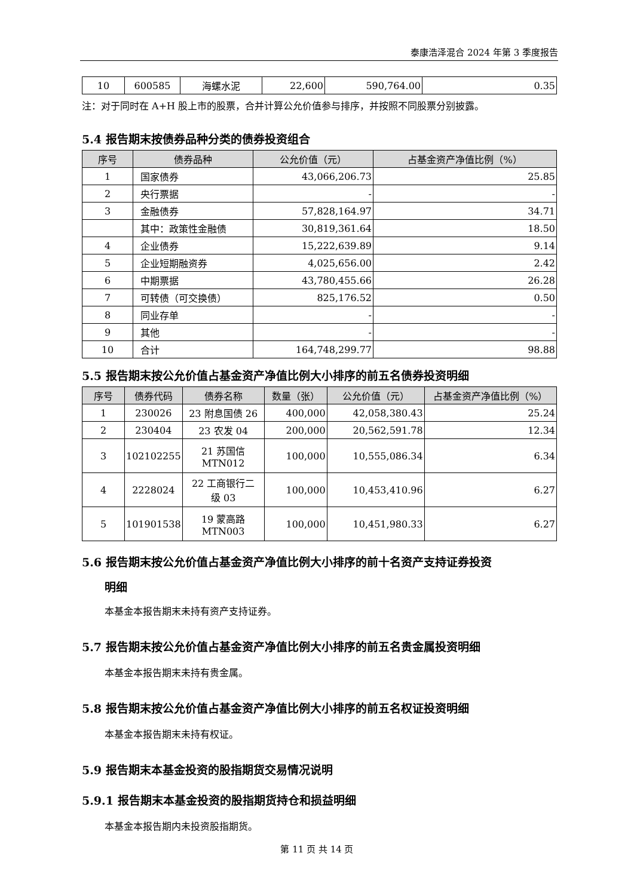泰康浩泽混合 2024 年第 3 季度报告
| 10 | 600585 | 海螺水泥 | 22,600 | 590,764.00 | 0.35 |
注：对于同时在 A+H 股上市的股票，合并计算公允价值参与排序，并按照不同股票分别披露。
5.4 报告期末按债券品种分类的债券投资组合
| 序号 | 债券品种 | 公允价值（元） | 占基金资产净值比例（%） |
| --- | --- | --- | --- |
| 1 | 国家债券 | 43,066,206.73 | 25.85 |
| 2 | 央行票据 | - | - |
| 3 | 金融债券 | 57,828,164.97 | 34.71 |
| | 其中：政策性金融债 | 30,819,361.64 | 18.50 |
| 4 | 企业债券 | 15,222,639.89 | 9.14 |
| 5 | 企业短期融资券 | 4,025,656.00 | 2.42 |
| 6 | 中期票据 | 43,780,455.66 | 26.28 |
| 7 | 可转债（可交换债） | 825,176.52 | 0.50 |
| 8 | 同业存单 | - | - |
| 9 | 其他 | - | - |
| 10 | 合计 | 164,748,299.77 | 98.88 |
5.5 报告期末按公允价值占基金资产净值比例大小排序的前五名债券投资明细
| 序号 | 债券代码 | 债券名称 | 数量（张） | 公允价值（元） | 占基金资产净值比例（%） |
| --- | --- | --- | --- | --- | --- |
| 1 | 230026 | 23 附息国债 26 | 400,000 | 42,058,380.43 | 25.24 |
| 2 | 230404 | 23 农发 04 | 200,000 | 20,562,591.78 | 12.34 |
| 3 | 102102255 | 21 苏国信 MTN012 | 100,000 | 10,555,086.34 | 6.34 |
| 4 | 2228024 | 22 工商银行二 级 03 | 100,000 | 10,453,410.96 | 6.27 |
| 5 | 101901538 | 19 蒙高路 MTN003 | 100,000 | 10,451,980.33 | 6.27 |
5.6 报告期末按公允价值占基金资产净值比例大小排序的前十名资产支持证券投资
明细
本基金本报告期末未持有资产支持证券。
5.7 报告期末按公允价值占基金资产净值比例大小排序的前五名贵金属投资明细
本基金本报告期末未持有贵金属。
5.8 报告期末按公允价值占基金资产净值比例大小排序的前五名权证投资明细
本基金本报告期末未持有权证。
5.9 报告期末本基金投资的股指期货交易情况说明
5.9.1 报告期末本基金投资的股指期货持仓和损益明细
本基金本报告期内未投资股指期货。
第 11 页 共 14 页